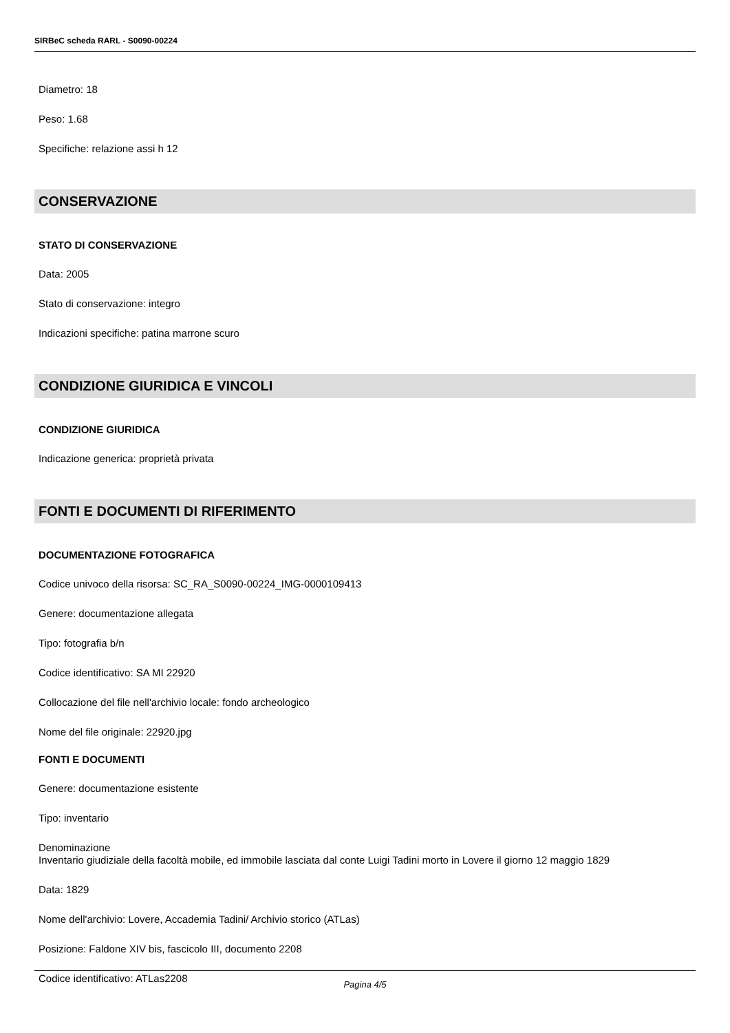SIRBeC scheda RARL - S0090-00224
Diametro: 18
Peso: 1.68
Specifiche: relazione assi h 12
CONSERVAZIONE
STATO DI CONSERVAZIONE
Data: 2005
Stato di conservazione: integro
Indicazioni specifiche: patina marrone scuro
CONDIZIONE GIURIDICA E VINCOLI
CONDIZIONE GIURIDICA
Indicazione generica: proprietà privata
FONTI E DOCUMENTI DI RIFERIMENTO
DOCUMENTAZIONE FOTOGRAFICA
Codice univoco della risorsa: SC_RA_S0090-00224_IMG-0000109413
Genere: documentazione allegata
Tipo: fotografia b/n
Codice identificativo: SA MI 22920
Collocazione del file nell'archivio locale: fondo archeologico
Nome del file originale: 22920.jpg
FONTI E DOCUMENTI
Genere: documentazione esistente
Tipo: inventario
Denominazione
Inventario giudiziale della facoltà mobile, ed immobile lasciata dal conte Luigi Tadini morto in Lovere il giorno 12 maggio 1829
Data: 1829
Nome dell'archivio: Lovere, Accademia Tadini/ Archivio storico (ATLas)
Posizione: Faldone XIV bis, fascicolo III, documento 2208
Codice identificativo: ATLas2208
Pagina 4/5